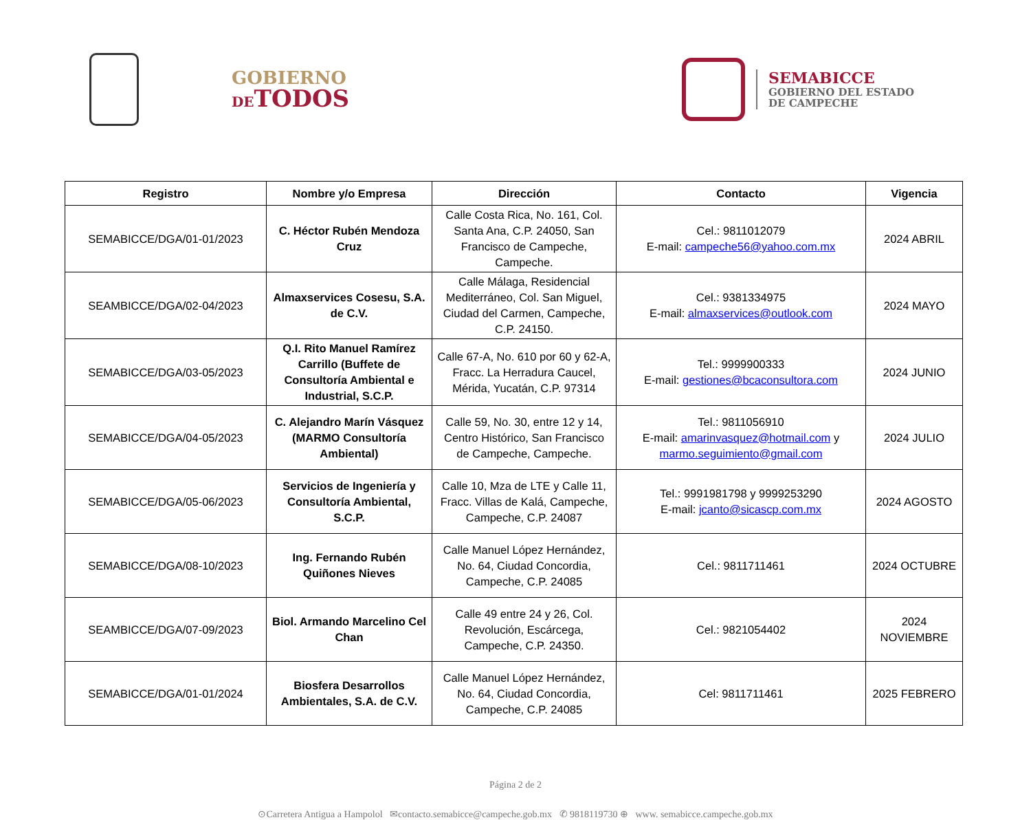GOBIERNO
DETODOS
SEMABICCE
GOBIERNO DEL ESTADO
DE CAMPECHE
| Registro | Nombre y/o Empresa | Dirección | Contacto | Vigencia |
| --- | --- | --- | --- | --- |
| SEMABICCE/DGA/01-01/2023 | C. Héctor Rubén Mendoza Cruz | Calle Costa Rica, No. 161, Col. Santa Ana, C.P. 24050, San Francisco de Campeche, Campeche. | Cel.: 9811012079 E-mail: campeche56@yahoo.com.mx | 2024 ABRIL |
| SEAMBICCE/DGA/02-04/2023 | Almaxservices Cosesu, S.A. de C.V. | Calle Málaga, Residencial Mediterráneo, Col. San Miguel, Ciudad del Carmen, Campeche, C.P. 24150. | Cel.: 9381334975 E-mail: almaxservices@outlook.com | 2024 MAYO |
| SEMABICCE/DGA/03-05/2023 | Q.I. Rito Manuel Ramírez Carrillo (Buffete de Consultoría Ambiental e Industrial, S.C.P. | Calle 67-A, No. 610 por 60 y 62-A, Fracc. La Herradura Caucel, Mérida, Yucatán, C.P. 97314 | Tel.: 9999900333 E-mail: gestiones@bcaconsultora.com | 2024 JUNIO |
| SEMABICCE/DGA/04-05/2023 | C. Alejandro Marín Vásquez (MARMO Consultoría Ambiental) | Calle 59, No. 30, entre 12 y 14, Centro Histórico, San Francisco de Campeche, Campeche. | Tel.: 9811056910 E-mail: amarinvasquez@hotmail.com y marmo.seguimiento@gmail.com | 2024 JULIO |
| SEMABICCE/DGA/05-06/2023 | Servicios de Ingeniería y Consultoría Ambiental, S.C.P. | Calle 10, Mza de LTE y Calle 11, Fracc. Villas de Kalá, Campeche, Campeche, C.P. 24087 | Tel.: 9991981798 y 9999253290 E-mail: jcanto@sicascp.com.mx | 2024 AGOSTO |
| SEMABICCE/DGA/08-10/2023 | Ing. Fernando Rubén Quiñones Nieves | Calle Manuel López Hernández, No. 64, Ciudad Concordia, Campeche, C.P. 24085 | Cel.: 9811711461 | 2024 OCTUBRE |
| SEAMBICCE/DGA/07-09/2023 | Biol. Armando Marcelino Cel Chan | Calle 49 entre 24 y 26, Col. Revolución, Escárcega, Campeche, C.P. 24350. | Cel.: 9821054402 | 2024 NOVIEMBRE |
| SEMABICCE/DGA/01-01/2024 | Biosfera Desarrollos Ambientales, S.A. de C.V. | Calle Manuel López Hernández, No. 64, Ciudad Concordia, Campeche, C.P. 24085 | Cel: 9811711461 | 2025 FEBRERO |
Página 2 de 2
⊙Carretera Antigua a Hampolol ✉contacto.semabicce@campeche.gob.mx ✆ 9818119730 ⊕ www. semabicce.campeche.gob.mx